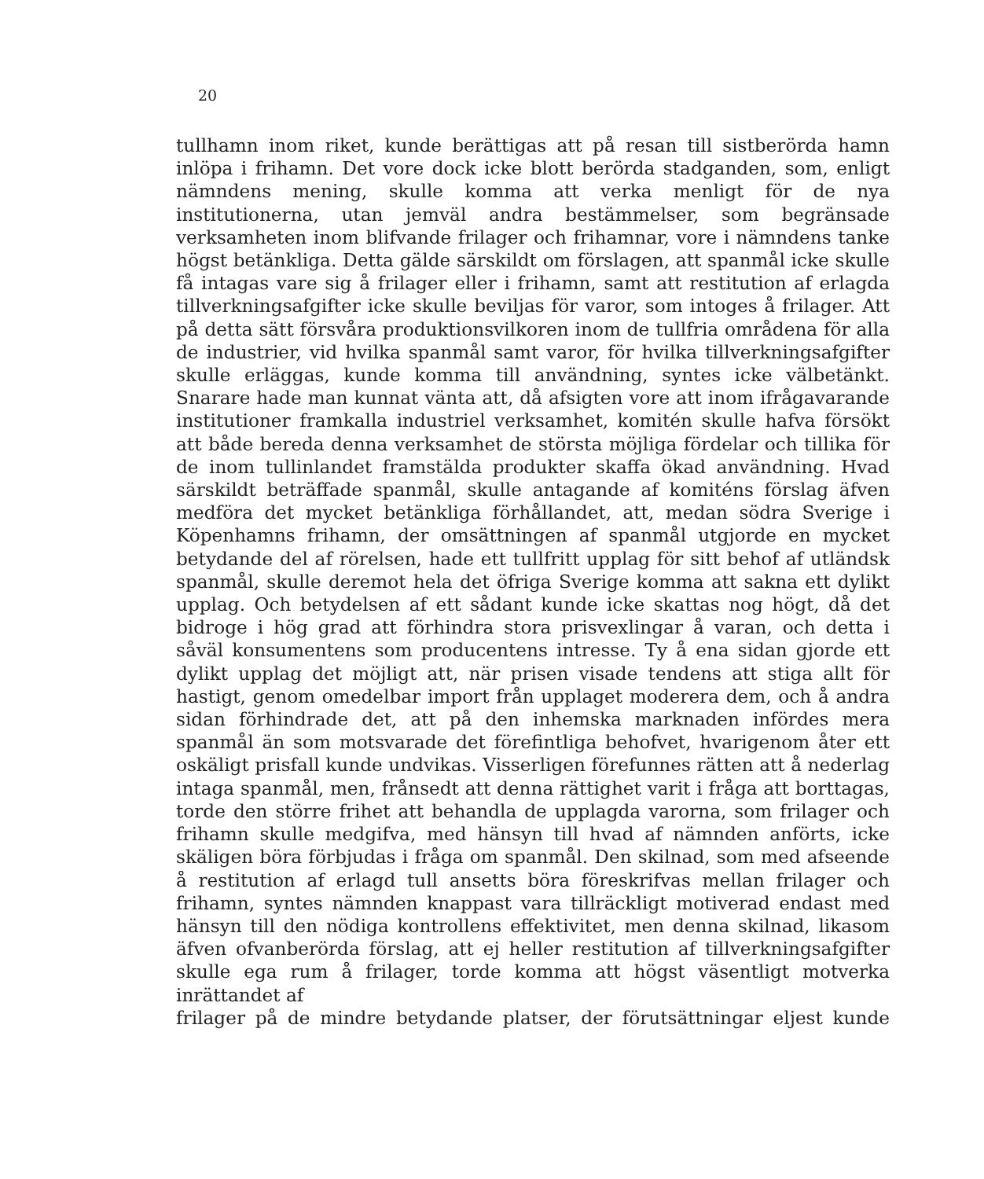20
tullhamn inom riket, kunde berättigas att på resan till sistberörda hamn inlöpa i frihamn. Det vore dock icke blott berörda stadganden, som, enligt nämndens mening, skulle komma att verka menligt för de nya institutionerna, utan jemväl andra bestämmelser, som begränsade verksamheten inom blifvande frilager och frihamnar, vore i nämndens tanke högst betänkliga. Detta gälde särskildt om förslagen, att spanmål icke skulle få intagas vare sig å frilager eller i frihamn, samt att restitution af erlagda tillverkningsafgifter icke skulle beviljas för varor, som intoges å frilager. Att på detta sätt försvåra produktionsvilkoren inom de tullfria områdena för alla de industrier, vid hvilka spanmål samt varor, för hvilka tillverkningsafgifter skulle erläggas, kunde komma till användning, syntes icke välbetänkt. Snarare hade man kunnat vänta att, då afsigten vore att inom ifrågavarande institutioner framkalla industriel verksamhet, komitén skulle hafva försökt att både bereda denna verksamhet de största möjliga fördelar och tillika för de inom tullinlandet framstälda produkter skaffa ökad användning. Hvad särskildt beträffade spanmål, skulle antagande af komiténs förslag äfven medföra det mycket betänkliga förhållandet, att, medan södra Sverige i Köpenhamns frihamn, der omsättningen af spanmål utgjorde en mycket betydande del af rörelsen, hade ett tullfritt upplag för sitt behof af utländsk spanmål, skulle deremot hela det öfriga Sverige komma att sakna ett dylikt upplag. Och betydelsen af ett sådant kunde icke skattas nog högt, då det bidroge i hög grad att förhindra stora prisvexlingar å varan, och detta i såväl konsumentens som producentens intresse. Ty å ena sidan gjorde ett dylikt upplag det möjligt att, när prisen visade tendens att stiga allt för hastigt, genom omedelbar import från upplaget moderera dem, och å andra sidan förhindrade det, att på den inhemska marknaden infördes mera spanmål än som motsvarade det förefintliga behofvet, hvarigenom åter ett oskäligt prisfall kunde undvikas. Visserligen förefunnes rätten att å nederlag intaga spanmål, men, frånsedt att denna rättighet varit i fråga att borttagas, torde den större frihet att behandla de upplagda varorna, som frilager och frihamn skulle medgifva, med hänsyn till hvad af nämnden anförts, icke skäligen böra förbjudas i fråga om spanmål. Den skilnad, som med afseende å restitution af erlagd tull ansetts böra föreskrifvas mellan frilager och frihamn, syntes nämnden knappast vara tillräckligt motiverad endast med hänsyn till den nödiga kontrollens effektivitet, men denna skilnad, likasom äfven ofvanberörda förslag, att ej heller restitution af tillverkningsafgifter skulle ega rum å frilager, torde komma att högst väsentligt motverka inrättandet af
frilager på de mindre betydande platser, der förutsättningar eljest kunde